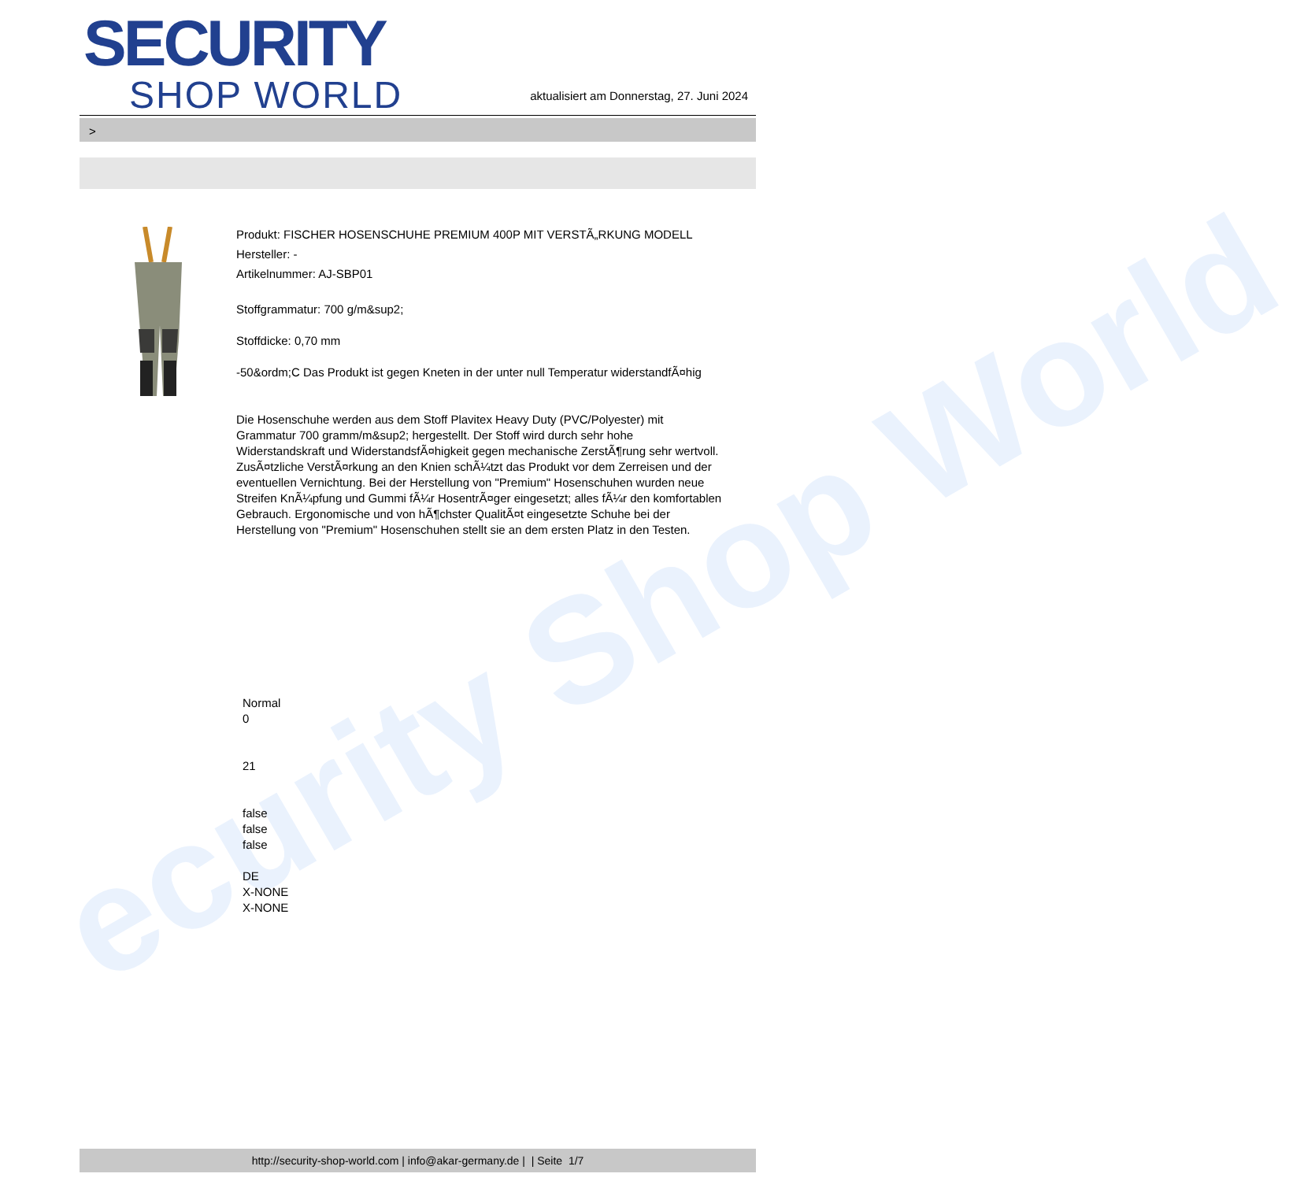ecurity Shop World
SECURITY
SHOP WORLD
aktualisiert am Donnerstag, 27. Juni 2024
>
Produkt: FISCHER HOSENSCHUHE PREMIUM 400P MIT VERSTÃ„RKUNG MODELL
Hersteller: -
Artikelnummer: AJ-SBP01
Stoffgrammatur: 700 g/m&sup2;
Stoffdicke: 0,70 mm
-50&ordm;C Das Produkt ist gegen Kneten in der unter null Temperatur widerstandfÃ¤hig
Die Hosenschuhe werden aus dem Stoff Plavitex Heavy Duty (PVC/Polyester) mit Grammatur 700 gramm/m&sup2; hergestellt. Der Stoff wird durch sehr hohe Widerstandskraft und WiderstandsfÃ¤higkeit gegen mechanische ZerstÃ¶rung sehr wertvoll. ZusÃ¤tzliche VerstÃ¤rkung an den Knien schÃ¼tzt das Produkt vor dem Zerreisen und der eventuellen Vernichtung. Bei der Herstellung von "Premium" Hosenschuhen wurden neue Streifen KnÃ¼pfung und Gummi fÃ¼r HosentrÃ¤ger eingesetzt; alles fÃ¼r den komfortablen Gebrauch. Ergonomische und von hÃ¶chster QualitÃ¤t eingesetzte Schuhe bei der Herstellung von "Premium" Hosenschuhen stellt sie an dem ersten Platz in den Testen.
Normal
0
21
false
false
false
DE
X-NONE
X-NONE
http://security-shop-world.com | info@akar-germany.de | | Seite 1/7